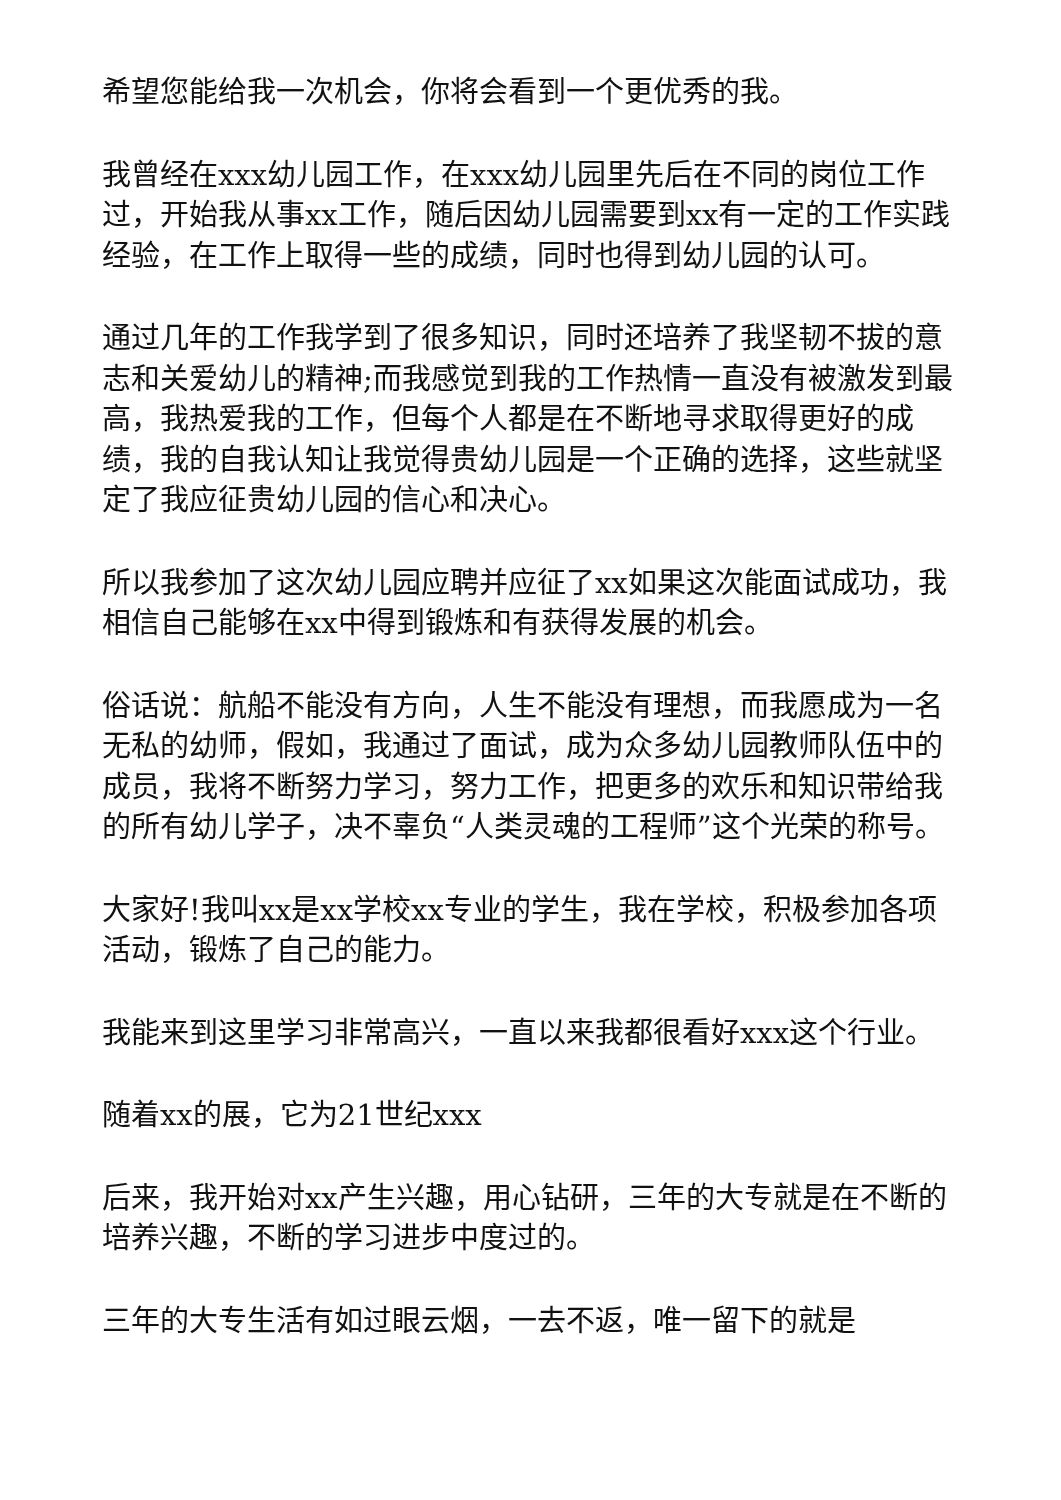希望您能给我一次机会，你将会看到一个更优秀的我。
我曾经在xxx幼儿园工作，在xxx幼儿园里先后在不同的岗位工作过，开始我从事xx工作，随后因幼儿园需要到xx有一定的工作实践经验，在工作上取得一些的成绩，同时也得到幼儿园的认可。
通过几年的工作我学到了很多知识，同时还培养了我坚韧不拔的意志和关爱幼儿的精神;而我感觉到我的工作热情一直没有被激发到最高，我热爱我的工作，但每个人都是在不断地寻求取得更好的成绩，我的自我认知让我觉得贵幼儿园是一个正确的选择，这些就坚定了我应征贵幼儿园的信心和决心。
所以我参加了这次幼儿园应聘并应征了xx如果这次能面试成功，我相信自己能够在xx中得到锻炼和有获得发展的机会。
俗话说：航船不能没有方向，人生不能没有理想，而我愿成为一名无私的幼师，假如，我通过了面试，成为众多幼儿园教师队伍中的成员，我将不断努力学习，努力工作，把更多的欢乐和知识带给我的所有幼儿学子，决不辜负“人类灵魂的工程师”这个光荣的称号。
大家好!我叫xx是xx学校xx专业的学生，我在学校，积极参加各项活动，锻炼了自己的能力。
我能来到这里学习非常高兴，一直以来我都很看好xxx这个行业。
随着xx的展，它为21世纪xxx
后来，我开始对xx产生兴趣，用心钻研，三年的大专就是在不断的培养兴趣，不断的学习进步中度过的。
三年的大专生活有如过眼云烟，一去不返，唯一留下的就是